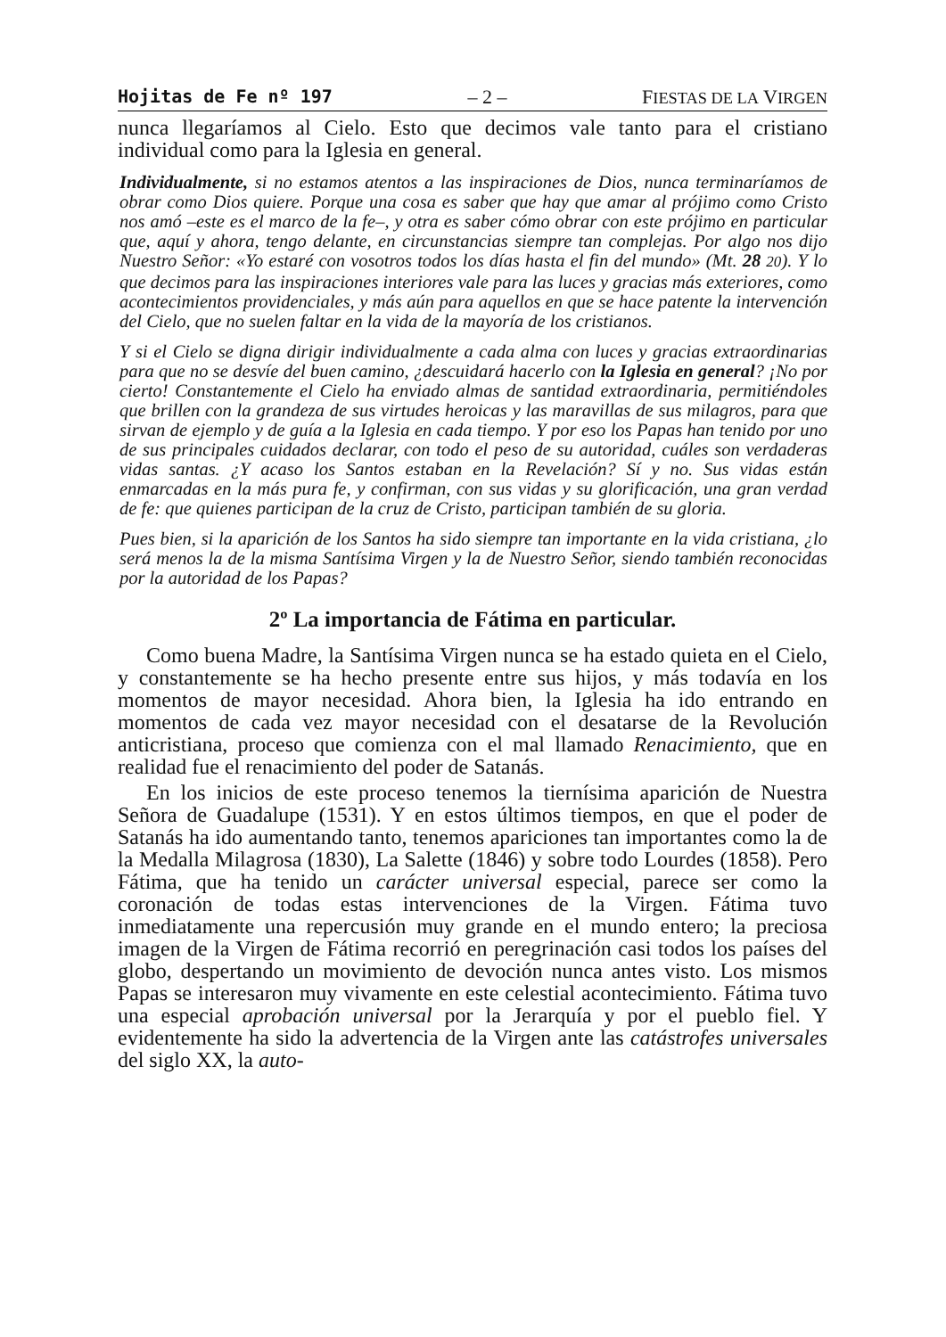Hojitas de Fe nº 197 – 2 – FIESTAS DE LA VIRGEN
nunca llegaríamos al Cielo. Esto que decimos vale tanto para el cristiano individual como para la Iglesia en general.
Individualmente, si no estamos atentos a las inspiraciones de Dios, nunca terminaríamos de obrar como Dios quiere. Porque una cosa es saber que hay que amar al prójimo como Cristo nos amó –este es el marco de la fe–, y otra es saber cómo obrar con este prójimo en particular que, aquí y ahora, tengo delante, en circunstancias siempre tan complejas. Por algo nos dijo Nuestro Señor: «Yo estaré con vosotros todos los días hasta el fin del mundo» (Mt. 28 20). Y lo que decimos para las inspiraciones interiores vale para las luces y gracias más exteriores, como acontecimientos providenciales, y más aún para aquellos en que se hace patente la intervención del Cielo, que no suelen faltar en la vida de la mayoría de los cristianos.
Y si el Cielo se digna dirigir individualmente a cada alma con luces y gracias extraordinarias para que no se desvíe del buen camino, ¿descuidará hacerlo con la Iglesia en general? ¡No por cierto! Constantemente el Cielo ha enviado almas de santidad extraordinaria, permitiéndoles que brillen con la grandeza de sus virtudes heroicas y las maravillas de sus milagros, para que sirvan de ejemplo y de guía a la Iglesia en cada tiempo. Y por eso los Papas han tenido por uno de sus principales cuidados declarar, con todo el peso de su autoridad, cuáles son verdaderas vidas santas. ¿Y acaso los Santos estaban en la Revelación? Sí y no. Sus vidas están enmarcadas en la más pura fe, y confirman, con sus vidas y su glorificación, una gran verdad de fe: que quienes participan de la cruz de Cristo, participan también de su gloria.
Pues bien, si la aparición de los Santos ha sido siempre tan importante en la vida cristiana, ¿lo será menos la de la misma Santísima Virgen y la de Nuestro Señor, siendo también reconocidas por la autoridad de los Papas?
2º La importancia de Fátima en particular.
Como buena Madre, la Santísima Virgen nunca se ha estado quieta en el Cielo, y constantemente se ha hecho presente entre sus hijos, y más todavía en los momentos de mayor necesidad. Ahora bien, la Iglesia ha ido entrando en momentos de cada vez mayor necesidad con el desatarse de la Revolución anticristiana, proceso que comienza con el mal llamado Renacimiento, que en realidad fue el renacimiento del poder de Satanás.
En los inicios de este proceso tenemos la tiernísima aparición de Nuestra Señora de Guadalupe (1531). Y en estos últimos tiempos, en que el poder de Satanás ha ido aumentando tanto, tenemos apariciones tan importantes como la de la Medalla Milagrosa (1830), La Salette (1846) y sobre todo Lourdes (1858). Pero Fátima, que ha tenido un carácter universal especial, parece ser como la coronación de todas estas intervenciones de la Virgen. Fátima tuvo inmediatamente una repercusión muy grande en el mundo entero; la preciosa imagen de la Virgen de Fátima recorrió en peregrinación casi todos los países del globo, despertando un movimiento de devoción nunca antes visto. Los mismos Papas se interesaron muy vivamente en este celestial acontecimiento. Fátima tuvo una especial aprobación universal por la Jerarquía y por el pueblo fiel. Y evidentemente ha sido la advertencia de la Virgen ante las catástrofes universales del siglo XX, la auto-